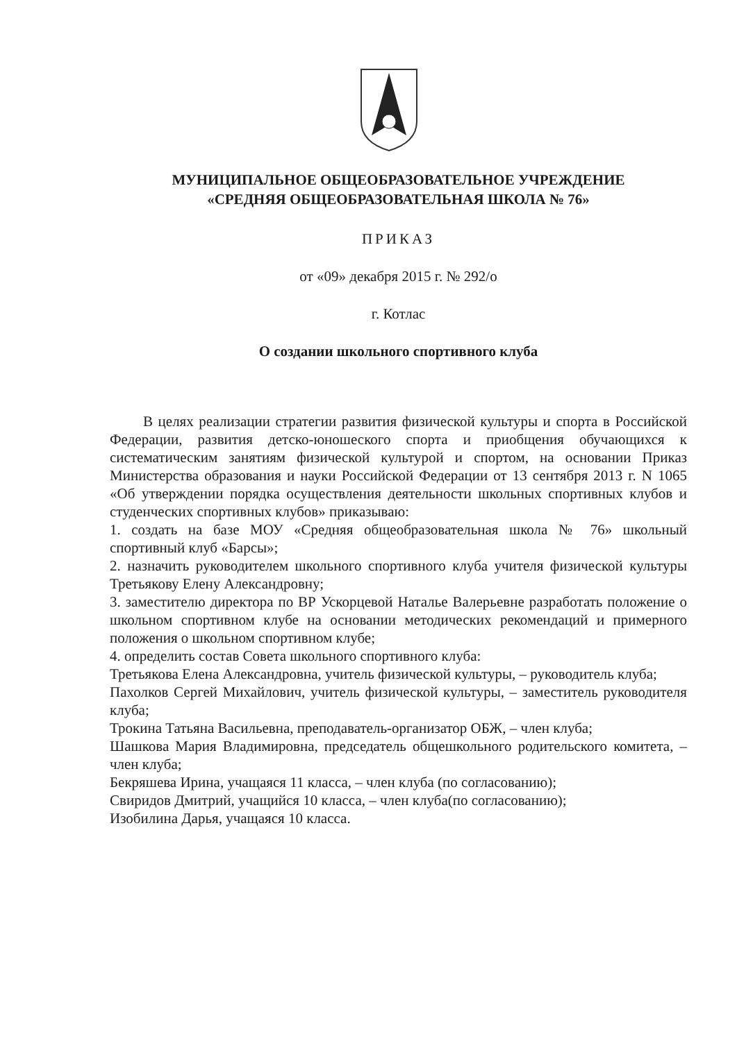МУНИЦИПАЛЬНОЕ ОБЩЕОБРАЗОВАТЕЛЬНОЕ УЧРЕЖДЕНИЕ
«СРЕДНЯЯ ОБЩЕОБРАЗОВАТЕЛЬНАЯ ШКОЛА № 76»
ПРИКАЗ
от «09» декабря 2015 г. № 292/о
г. Котлас
О создании школьного спортивного клуба
В целях реализации стратегии развития физической культуры и спорта в Российской Федерации, развития детско-юношеского спорта и приобщения обучающихся к систематическим занятиям физической культурой и спортом, на основании Приказ Министерства образования и науки Российской Федерации от 13 сентября 2013 г. N 1065 «Об утверждении порядка осуществления деятельности школьных спортивных клубов и студенческих спортивных клубов» приказываю:
1. создать на базе МОУ «Средняя общеобразовательная школа № 76» школьный спортивный клуб «Барсы»;
2. назначить руководителем школьного спортивного клуба учителя физической культуры Третьякову Елену Александровну;
3. заместителю директора по ВР Ускорцевой Наталье Валерьевне разработать положение о школьном спортивном клубе на основании методических рекомендаций и примерного положения о школьном спортивном клубе;
4. определить состав Совета школьного спортивного клуба:
Третьякова Елена Александровна, учитель физической культуры, – руководитель клуба;
Пахолков Сергей Михайлович, учитель физической культуры, – заместитель руководителя клуба;
Трокина Татьяна Васильевна, преподаватель-организатор ОБЖ, – член клуба;
Шашкова Мария Владимировна, председатель общешкольного родительского комитета, – член клуба;
Бекряшева Ирина, учащаяся 11 класса, – член клуба (по согласованию);
Свиридов Дмитрий, учащийся 10 класса, – член клуба(по согласованию);
Изобилина Дарья, учащаяся 10 класса.